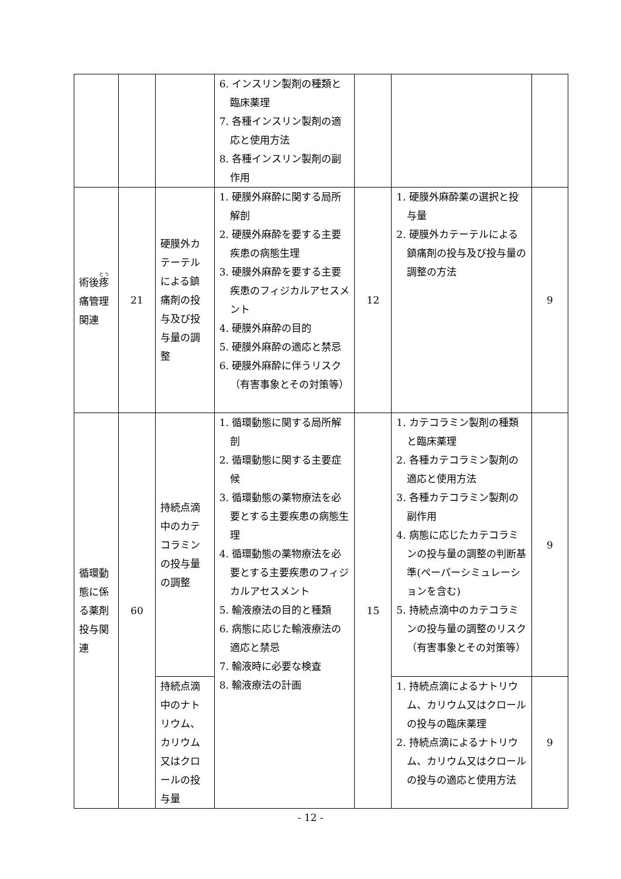| | | | 6. インスリン製剤の種類と臨床薬理 7. 各種インスリン製剤の適応と使用方法 8. 各種インスリン製剤の副作用 | | | |
| 術後 疼 痛管理関連 | 21 | 硬膜外カテーテルによる鎮痛剤の投与及び投与量の調整 | 1. 硬膜外麻酔に関する局所解剖 2. 硬膜外麻酔を要する主要疾患の病態生理 3. 硬膜外麻酔を要する主要疾患のフィジカルアセスメント 4. 硬膜外麻酔の目的 5. 硬膜外麻酔の適応と禁忌 6. 硬膜外麻酔に伴うリスク（有害事象とその対策等） | 12 | 1. 硬膜外麻酔薬の選択と投与量 2. 硬膜外カテーテルによる鎮痛剤の投与及び投与量の調整の方法 | 9 |
| 循環動態に係る薬剤投与関連 | 60 | 持続点滴中のカテコラミンの投与量の調整 | 1. 循環動態に関する局所解剖 2. 循環動態に関する主要症候 3. 循環動態の薬物療法を必要とする主要疾患の病態生理 4. 循環動態の薬物療法を必要とする主要疾患のフィジカルアセスメント 5. 輸液療法の目的と種類 6. 病態に応じた輸液療法の適応と禁忌 7. 輸液時に必要な検査 8. 輸液療法の計画 | 15 | 1. カテコラミン製剤の種類と臨床薬理 2. 各種カテコラミン製剤の適応と使用方法 3. 各種カテコラミン製剤の副作用 4. 病態に応じたカテコラミンの投与量の調整の判断基準(ペーパーシミュレーションを含む) 5. 持続点滴中のカテコラミンの投与量の調整のリスク（有害事象とその対策等） | 9 |
| | | 持続点滴中のナトリウム、カリウム又はクロールの投与量 | | | 1. 持続点滴によるナトリウム、カリウム又はクロールの投与の臨床薬理 2. 持続点滴によるナトリウム、カリウム又はクロールの投与の適応と使用方法 | 9 |
- 12 -